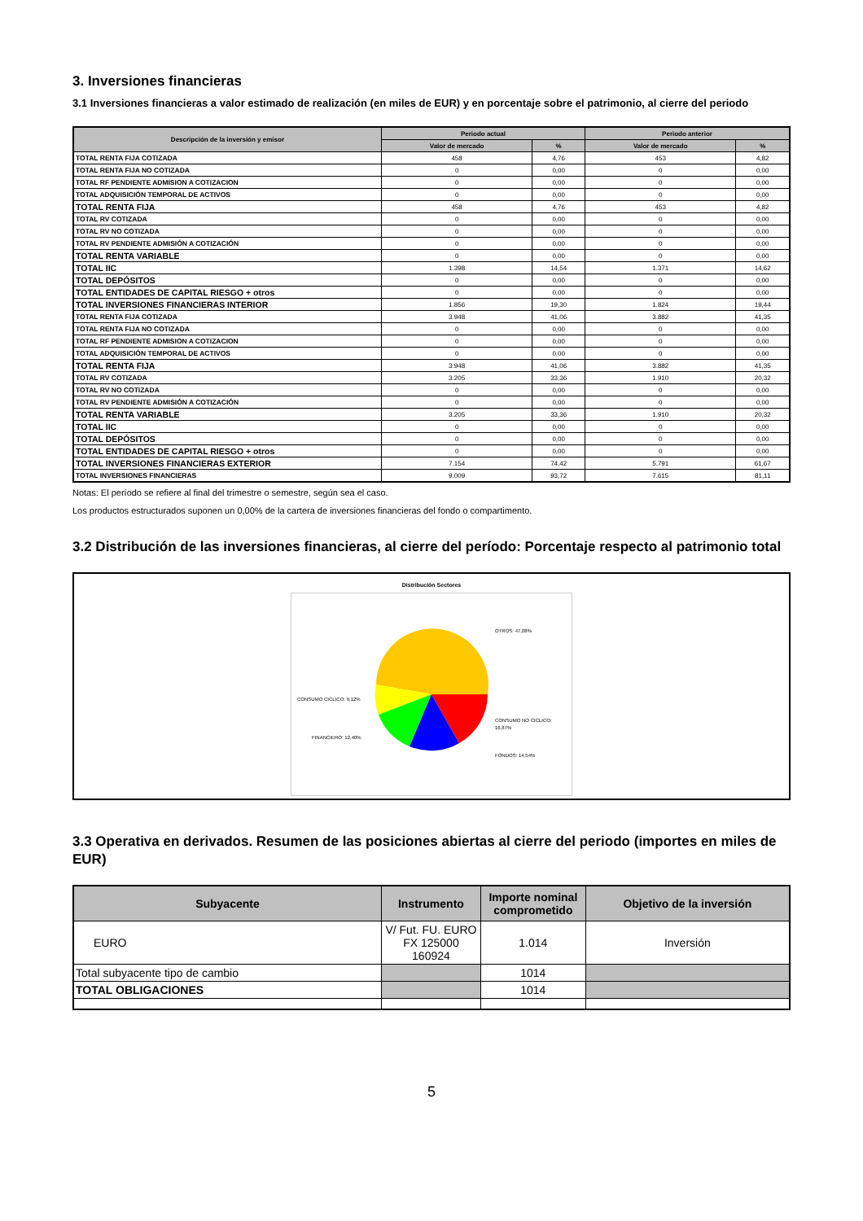3. Inversiones financieras
3.1 Inversiones financieras a valor estimado de realización (en miles de EUR) y en porcentaje sobre el patrimonio, al cierre del periodo
| Descripción de la inversión y emisor | Periodo actual | | Periodo anterior | |
| --- | --- | --- | --- | --- |
| | Valor de mercado | % | Valor de mercado | % |
| TOTAL RENTA FIJA COTIZADA | 458 | 4,76 | 453 | 4,82 |
| TOTAL RENTA FIJA NO COTIZADA | 0 | 0,00 | 0 | 0,00 |
| TOTAL RF PENDIENTE ADMISION A COTIZACION | 0 | 0,00 | 0 | 0,00 |
| TOTAL ADQUISICIÓN TEMPORAL DE ACTIVOS | 0 | 0,00 | 0 | 0,00 |
| TOTAL RENTA FIJA | 458 | 4,76 | 453 | 4,82 |
| TOTAL RV COTIZADA | 0 | 0,00 | 0 | 0,00 |
| TOTAL RV NO COTIZADA | 0 | 0,00 | 0 | 0,00 |
| TOTAL RV PENDIENTE ADMISIÓN A COTIZACIÓN | 0 | 0,00 | 0 | 0,00 |
| TOTAL RENTA VARIABLE | 0 | 0,00 | 0 | 0,00 |
| TOTAL IIC | 1.398 | 14,54 | 1.371 | 14,62 |
| TOTAL DEPÓSITOS | 0 | 0,00 | 0 | 0,00 |
| TOTAL ENTIDADES DE CAPITAL RIESGO + otros | 0 | 0,00 | 0 | 0,00 |
| TOTAL INVERSIONES FINANCIERAS INTERIOR | 1.856 | 19,30 | 1.824 | 19,44 |
| TOTAL RENTA FIJA COTIZADA | 3.948 | 41,06 | 3.882 | 41,35 |
| TOTAL RENTA FIJA NO COTIZADA | 0 | 0,00 | 0 | 0,00 |
| TOTAL RF PENDIENTE ADMISION A COTIZACION | 0 | 0,00 | 0 | 0,00 |
| TOTAL ADQUISICIÓN TEMPORAL DE ACTIVOS | 0 | 0,00 | 0 | 0,00 |
| TOTAL RENTA FIJA | 3.948 | 41,06 | 3.882 | 41,35 |
| TOTAL RV COTIZADA | 3.205 | 33,36 | 1.910 | 20,32 |
| TOTAL RV NO COTIZADA | 0 | 0,00 | 0 | 0,00 |
| TOTAL RV PENDIENTE ADMISIÓN A COTIZACIÓN | 0 | 0,00 | 0 | 0,00 |
| TOTAL RENTA VARIABLE | 3.205 | 33,36 | 1.910 | 20,32 |
| TOTAL IIC | 0 | 0,00 | 0 | 0,00 |
| TOTAL DEPÓSITOS | 0 | 0,00 | 0 | 0,00 |
| TOTAL ENTIDADES DE CAPITAL RIESGO + otros | 0 | 0,00 | 0 | 0,00 |
| TOTAL INVERSIONES FINANCIERAS EXTERIOR | 7.154 | 74,42 | 5.791 | 61,67 |
| TOTAL INVERSIONES FINANCIERAS | 9.009 | 93,72 | 7.615 | 81,11 |
Notas: El período se refiere al final del trimestre o semestre, según sea el caso.
Los productos estructurados suponen un 0,00% de la cartera de inversiones financieras del fondo o compartimento.
3.2 Distribución de las inversiones financieras, al cierre del período: Porcentaje respecto al patrimonio total
Distribución Sectores
OTROS: 47,08%
CONSUMO CICLICO: 9,12%
CONSUMO NO CICLICO:
16,87%
FINANCIERO: 12,40%
FONDOS: 14,54%
3.3 Operativa en derivados. Resumen de las posiciones abiertas al cierre del periodo (importes en miles de EUR)
| Subyacente | Instrumento | Importe nominal comprometido | Objetivo de la inversión |
| --- | --- | --- | --- |
| EURO | V/ Fut. FU. EURO FX 125000 160924 | 1.014 | Inversión |
| Total subyacente tipo de cambio | | 1014 | |
| TOTAL OBLIGACIONES | | 1014 | |
5